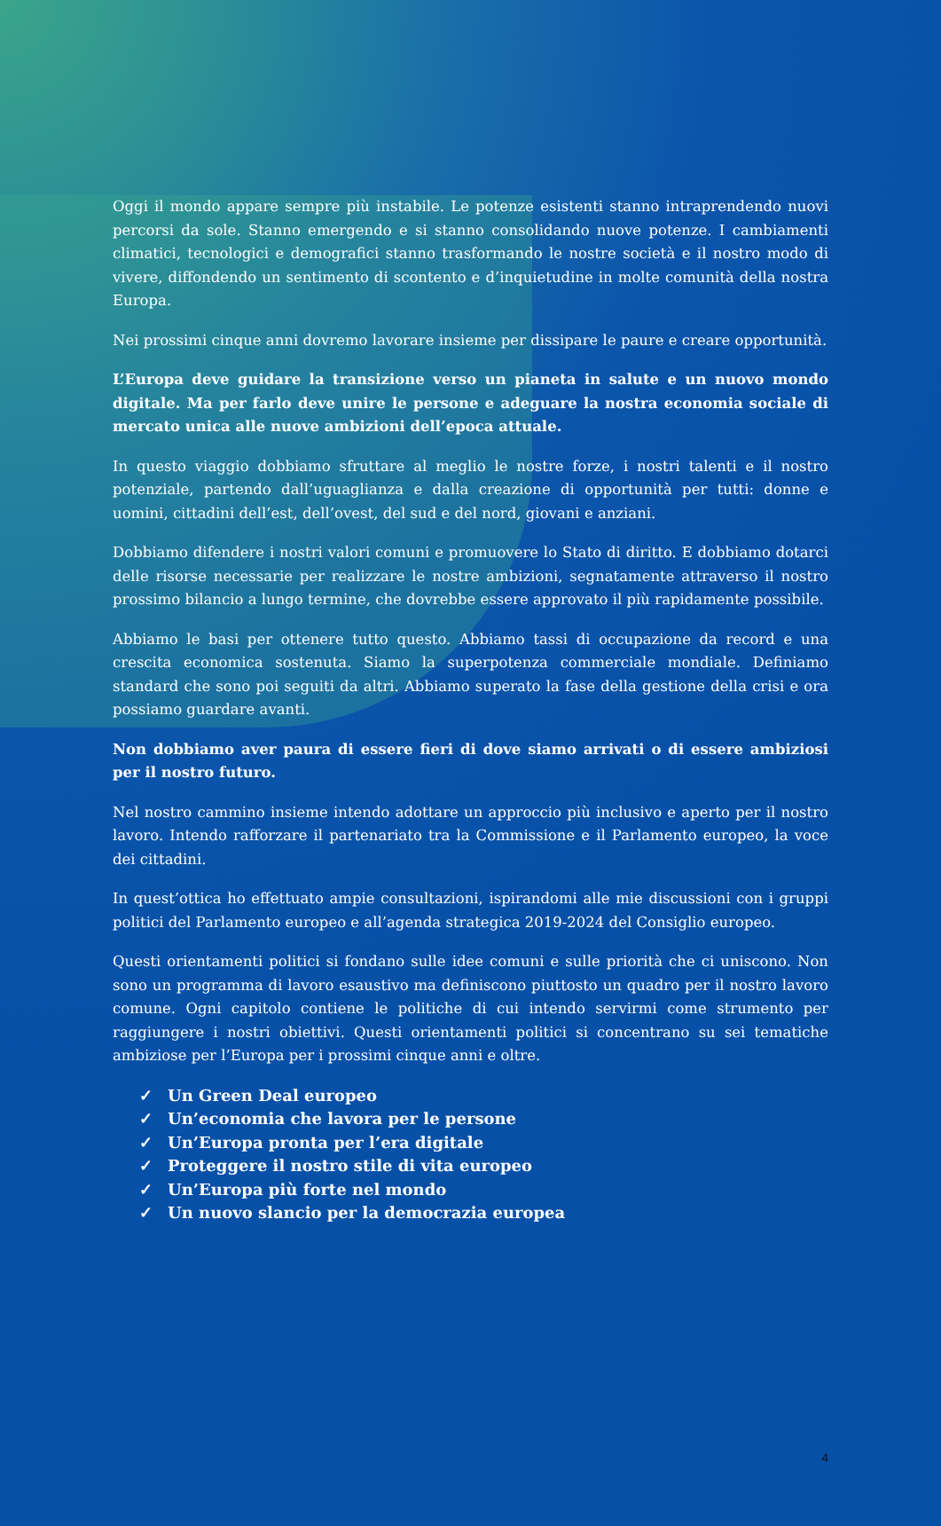Oggi il mondo appare sempre più instabile. Le potenze esistenti stanno intraprendendo nuovi percorsi da sole. Stanno emergendo e si stanno consolidando nuove potenze. I cambiamenti climatici, tecnologici e demografici stanno trasformando le nostre società e il nostro modo di vivere, diffondendo un sentimento di scontento e d’inquietudine in molte comunità della nostra Europa.
Nei prossimi cinque anni dovremo lavorare insieme per dissipare le paure e creare opportunità.
L’Europa deve guidare la transizione verso un pianeta in salute e un nuovo mondo digitale. Ma per farlo deve unire le persone e adeguare la nostra economia sociale di mercato unica alle nuove ambizioni dell’epoca attuale.
In questo viaggio dobbiamo sfruttare al meglio le nostre forze, i nostri talenti e il nostro potenziale, partendo dall’uguaglianza e dalla creazione di opportunità per tutti: donne e uomini, cittadini dell’est, dell’ovest, del sud e del nord, giovani e anziani.
Dobbiamo difendere i nostri valori comuni e promuovere lo Stato di diritto. E dobbiamo dotarci delle risorse necessarie per realizzare le nostre ambizioni, segnatamente attraverso il nostro prossimo bilancio a lungo termine, che dovrebbe essere approvato il più rapidamente possibile.
Abbiamo le basi per ottenere tutto questo. Abbiamo tassi di occupazione da record e una crescita economica sostenuta. Siamo la superpotenza commerciale mondiale. Definiamo standard che sono poi seguiti da altri. Abbiamo superato la fase della gestione della crisi e ora possiamo guardare avanti.
Non dobbiamo aver paura di essere fieri di dove siamo arrivati o di essere ambiziosi per il nostro futuro.
Nel nostro cammino insieme intendo adottare un approccio più inclusivo e aperto per il nostro lavoro. Intendo rafforzare il partenariato tra la Commissione e il Parlamento europeo, la voce dei cittadini.
In quest’ottica ho effettuato ampie consultazioni, ispirandomi alle mie discussioni con i gruppi politici del Parlamento europeo e all’agenda strategica 2019-2024 del Consiglio europeo.
Questi orientamenti politici si fondano sulle idee comuni e sulle priorità che ci uniscono. Non sono un programma di lavoro esaustivo ma definiscono piuttosto un quadro per il nostro lavoro comune. Ogni capitolo contiene le politiche di cui intendo servirmi come strumento per raggiungere i nostri obiettivi. Questi orientamenti politici si concentrano su sei tematiche ambiziose per l’Europa per i prossimi cinque anni e oltre.
✓ Un Green Deal europeo
✓ Un’economia che lavora per le persone
✓ Un’Europa pronta per l’era digitale
✓ Proteggere il nostro stile di vita europeo
✓ Un’Europa più forte nel mondo
✓ Un nuovo slancio per la democrazia europea
4